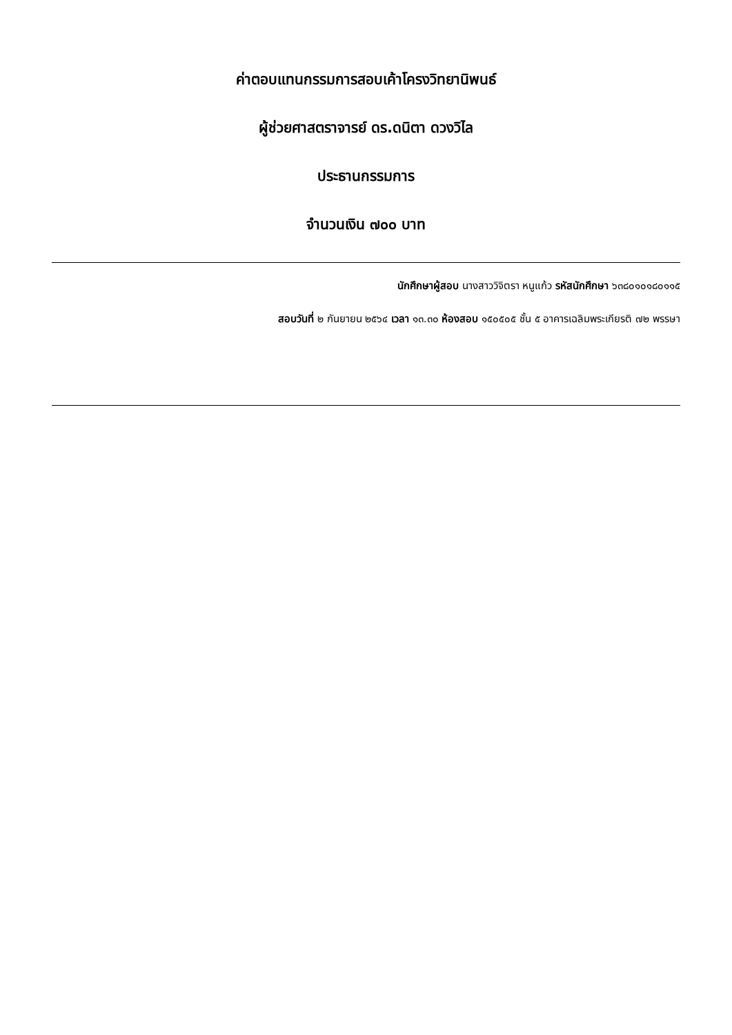ค่าตอบแทนกรรมการสอบเค้าโครงวิทยานิพนธ์
ผู้ช่วยศาสตราจารย์ ดร.ดนิตา ดวงวิไล
ประธานกรรมการ
จำนวนเงิน ๗๐๐ บาท
นักศึกษาผู้สอบ นางสาววิจิตรา หนูแก้ว รหัสนักศึกษา ๖๓๘๐๑๐๑๘๐๑๑๕
สอบวันที่ ๒ กันยายน ๒๕๖๔ เวลา ๑๓.๓๐ ห้องสอบ ๑๕๐๕๐๕ ชั้น ๕ อาคารเฉลิมพระเกียรติ ๗๒ พรรษา